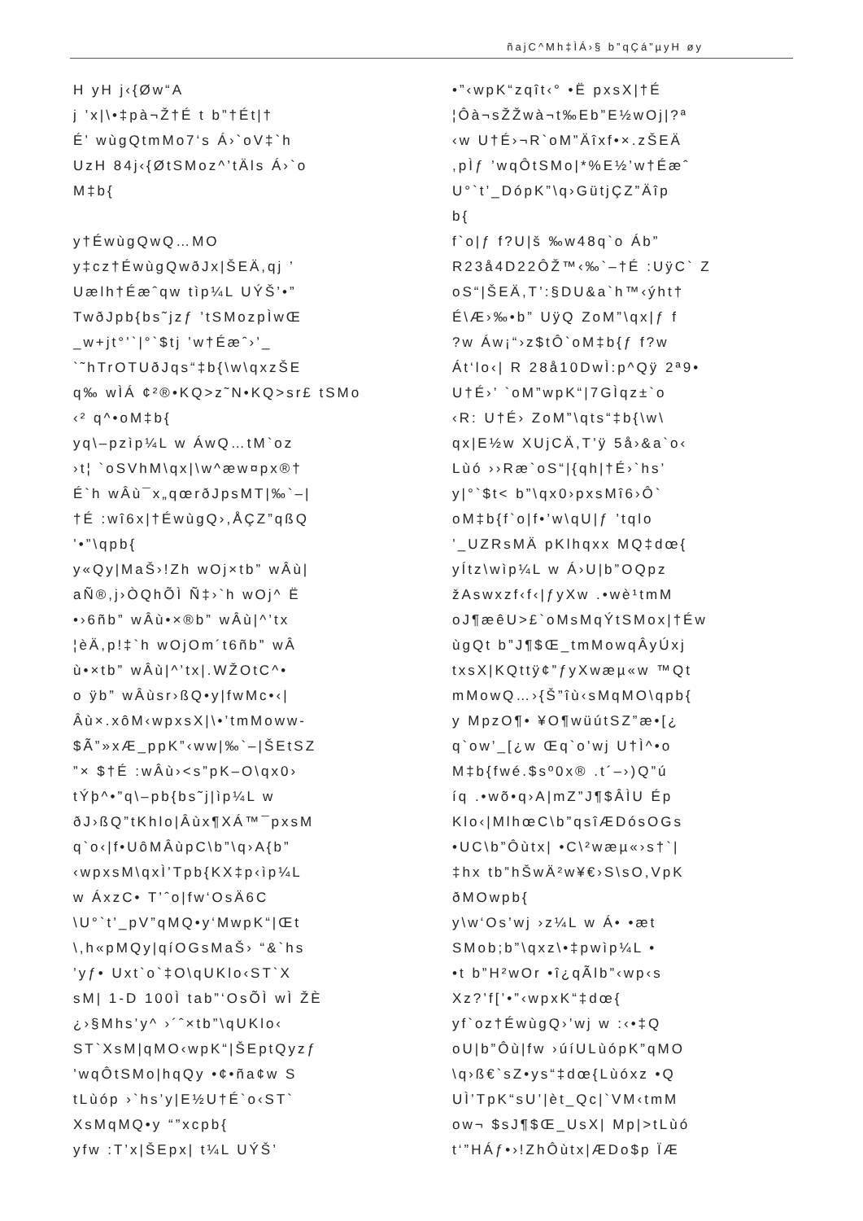ñajC^Mh‡ÌÁ›§ b”qÇá”µyH øy
H yH j‹{Øw“A
j ’x|\•‡pà¬Ž†É t b”†Ét|†
É’ wùgQtmMo7‘s Á›`oV‡`h
UzH 84j‹{ØtSMoz^’tÄls Á›`o
M‡b{
y†ÉwùgQwQ…MO
y‡cz†ÉwùgQwðJx|ŠEÄ,qj ’
Uælh†Éæˆqw tìp¼L UÝŠ’•”
TwðJpb{bs˜jzƒ ’tSMozpÌwŒ
_w+jt°’`|°`$tj ’w†Éæˆ›’_
`˜hTrOTUðJqs“‡b{\w\qxzŠE
q‰ wÌÁ ¢²®•KQ>z˜N•KQ>sr£ tSMo
‹² q^•oM‡b{
yq\–pzìp¼L w ÁwQ…tM`oz
›t¦ `oSVhM\qx|\w^æw¤px®†
É`h wÂù¯x„qœrðJpsMT|‰`–|
†É :wî6x|†ÉwùgQ›,ÅÇZ”qßQ
’•”\qpb{
y«Qy|MaŠ›!Zh wOj×tb” wÂù|
aÑ®,j›ÒQhÕÌ Ñ‡›`h wOj^ Ë
•›6ñb” wÂù•×®b” wÂù|^’tx
¦èÄ,p!‡`h wOjOm´t6ñb” wÂ
ù•×tb” wÂù|^’tx|.WŽOtC^•
o ÿb” wÂùsr›ßQ•y|fwMc•‹|
Âù×.xôM‹wpxsX|\•’tmMoww-
$Ã”»xÆ_ppK”‹ww|‰`–|ŠEtSZ
”× $†É :wÂù›<s”pK–O\qx0›
tÝþ^•”q\–pb{bs˜j|ìp¼L w
ðJ›ßQ”tKhlo|Âùx¶XÁ™¯pxsM
q`o‹|f•UôMÂùpC\b”\q›A{b”
‹wpxsM\qxÌ’Tpb{KX‡p‹ìp¼L
w ÁxzC• T’ˆo|fw‘OsÄ6C
\U°`t’_pV”qMQ•y‘MwpK“|Œt
\,h«pMQy|qíOGsMaŠ› “&`hs
’yƒ• Uxt`o`‡O\qUKlo‹ST`X
sM| 1-D 100Ì tab”‘OsÕÌ wÌ ŽÈ
¿›§Mhs’y^ ›´ˆ×tb”\qUKlo‹
ST`XsM|qMO‹wpK“|ŠEptQyzƒ
’wqÔtSMo|hqQy •¢•ña¢w S
tLùóp ›`hs’y|E½U†É`o‹ST`
XsMqMQ•y “”xcpb{
yfw :T’x|ŠEpx| t¼L UÝŠ’
•”‹wpK“zqît‹° •Ë pxsX|†É
¦Ôà¬sŽŽwà¬t‰Eb”E½wOj|?ª
‹w U†É›¬R`oM”Äîxf•×.zŠEÄ
,pÌƒ ’wqÔtSMo|*%E½’w†Éæˆ
U°`t’_DópK”\q›GütjÇZ”Äîp
b{
f`o|ƒ f?U|š ‰w48q`o Áb”
R23å4D22ÔŽ™‹‰`–†É :UÿC` Z
oS“|ŠEÄ,T’:§DU&a`h™‹ýht†
É\Æ›‰•b” UÿQ ZoM”\qx|ƒ f
?w Áw¡“›z$tÔ`oM‡b{ƒ f?w
Át‘lo‹| R 28å10DwÌ:p^Qÿ 2ª9•
U†É›’ `oM”wpK“|7GÌqz±`o
‹R: U†É› ZoM”\qts“‡b{\w\
qx|E½w XUjCÄ,T’ÿ 5å›&a`o‹
Lùó ››Ræ`oS“|{qh|†É›`hs’
y|°`$t< b”\qx0›pxsMî6›Ô`
oM‡b{f`o|f•’w\qU|ƒ ’tqlo
’_UZRsMÄ pKlhqxx MQ‡dœ{
yÍtz\wìp¼L w Á›U|b”OQpz
žAswxzf‹f‹|ƒyXw .•wè¹tmM
oJ¶æêU>£`oMsMqÝtSMox|†Éw
ùgQt b”J¶$Œ_tmMowqÂyÚxj
txsX|KQttÿ¢”ƒyXwæµ«w ™Qt
mMowQ…›{Š”îù‹sMqMO\qpb{
y MpzO¶• ¥O¶wüútSZ”æ•[¿
q`ow’_[¿w Œq`o’wj U†Ì^•o
M‡b{fwé.$sº0x® .t´–›)Q”ú
íq .•wõ•q›A|mZ”J¶$ÂÌU Ép
Klo‹|MlhœC\b”qsîÆDósOGs
•UC\b”Ôùtx| •C\²wæµ«›s†`|
‡hx tb”hŠwÄ²w¥€›S\sO,VpK
ðMOwpb{
y\w‘Os’wj ›z¼L w Á• •æt
SMob;b”\qxz\•‡pwìp¼L •
•t b”H²wOr •î¿qÃlb”‹wp‹s
Xz?’f[’•”‹wpxK“‡dœ{
yf`oz†ÉwùgQ›’wj w :‹•‡Q
oU|b”Ôù|fw ›úíULùópK”qMO
\q›ß€`sZ•ys“‡dœ{Lùóxz •Q
UÌ’TpK“sU’|èt_Qc|`VM‹tmM
ow¬ $sJ¶$Œ_UsX| Mp|>tLùó
t‘”HÁƒ•›!ZhÔùtx|ÆDo$p ÏÆ